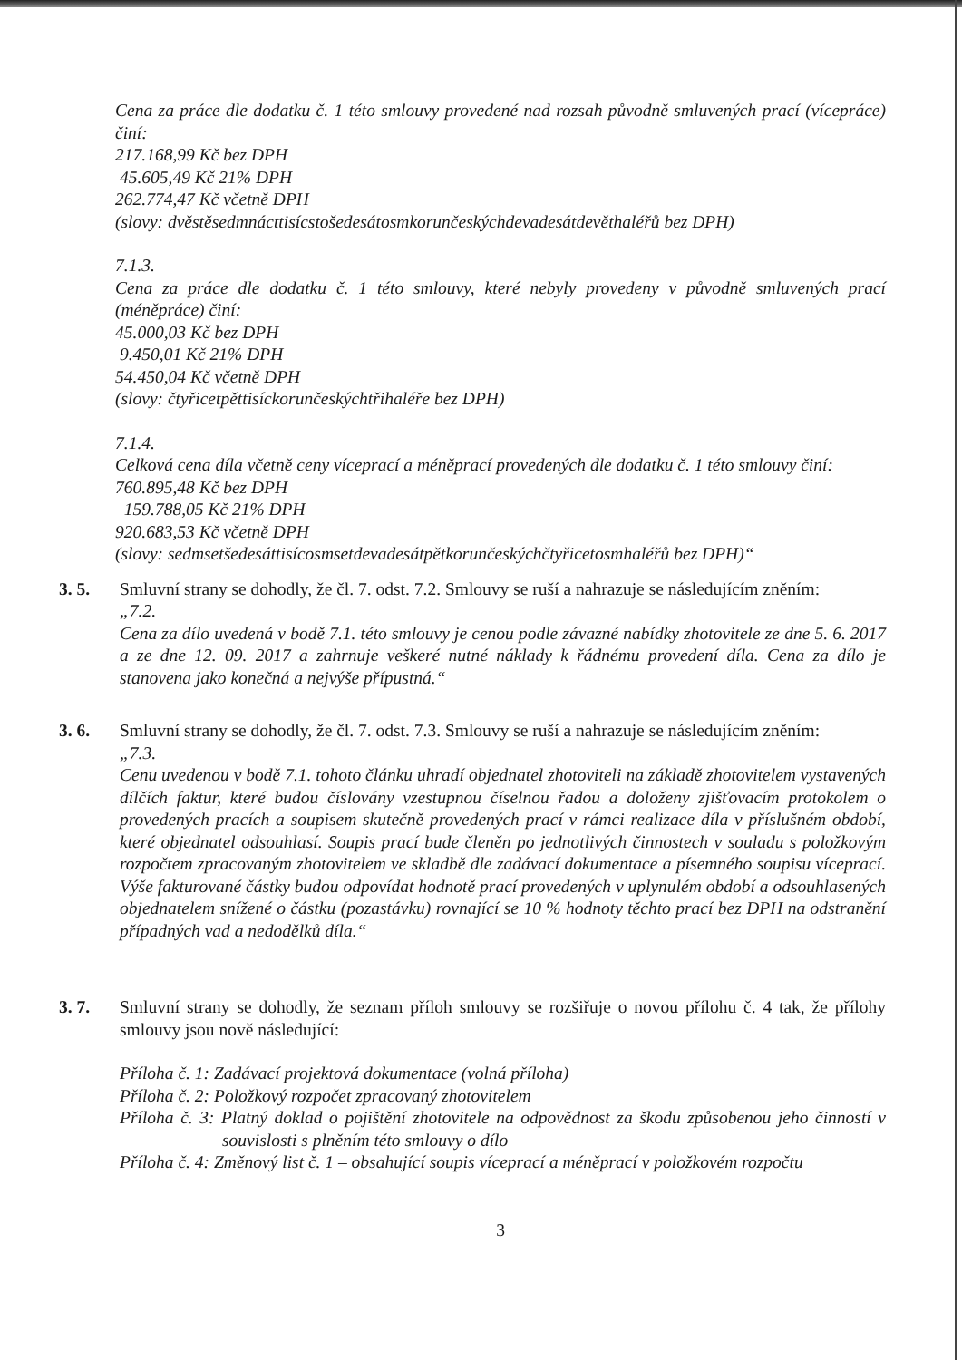Cena za práce dle dodatku č. 1 této smlouvy provedené nad rozsah původně smluvených prací (vícepráce) činí:
217.168,99 Kč bez DPH
45.605,49 Kč 21% DPH
262.774,47 Kč včetně DPH
(slovy: dvěstěsedmnácttisícstošedesátosmkorunčeskýchdevadesátdevěthaléřů bez DPH)
7.1.3.
Cena za práce dle dodatku č. 1 této smlouvy, které nebyly provedeny v původně smluvených prací (méněpráce) činí:
45.000,03 Kč bez DPH
9.450,01 Kč 21% DPH
54.450,04 Kč včetně DPH
(slovy: čtyřicetpěttisíckorunčeskýchtřihaléře bez DPH)
7.1.4.
Celková cena díla včetně ceny víceprací a méněprací provedených dle dodatku č. 1 této smlouvy činí:
760.895,48 Kč bez DPH
159.788,05 Kč 21% DPH
920.683,53 Kč včetně DPH
(slovy: sedmsetšedesáttisícosmsetdevadesátpětkorunčeskýchčtyřicetosmhaléřů bez DPH)“
3. 5. Smluvní strany se dohodly, že čl. 7. odst. 7.2. Smlouvy se ruší a nahrazuje se následujícím zněním:
„7.2.
Cena za dílo uvedená v bodě 7.1. této smlouvy je cenou podle závazné nabídky zhotovitele ze dne 5. 6. 2017 a ze dne 12. 09. 2017 a zahrnuje veškeré nutné náklady k řádnému provedení díla. Cena za dílo je stanovena jako konečná a nejvýše přípustná.“
3. 6. Smluvní strany se dohodly, že čl. 7. odst. 7.3. Smlouvy se ruší a nahrazuje se následujícím zněním:
„7.3.
Cenu uvedenou v bodě 7.1. tohoto článku uhradí objednatel zhotoviteli na základě zhotovitelem vystavených dílčích faktur, které budou číslovány vzestupnou číselnou řadou a doloženy zjišťovacím protokolem o provedených pracích a soupisem skutečně provedených prací v rámci realizace díla v příslušném období, které objednatel odsouhlasí. Soupis prací bude členěn po jednotlivých činnostech v souladu s položkovým rozpočtem zpracovaným zhotovitelem ve skladbě dle zadávací dokumentace a písemného soupisu víceprací. Výše fakturované částky budou odpovídat hodnotě prací provedených v uplynulém období a odsouhlasených objednatelem snížené o částku (pozastávku) rovnající se 10 % hodnoty těchto prací bez DPH na odstranění případných vad a nedodělků díla.“
3. 7. Smluvní strany se dohodly, že seznam příloh smlouvy se rozšiřuje o novou přílohu č. 4 tak, že přílohy smlouvy jsou nově následující:
Příloha č. 1: Zadávací projektová dokumentace (volná příloha)
Příloha č. 2: Položkový rozpočet zpracovaný zhotovitelem
Příloha č. 3: Platný doklad o pojištění zhotovitele na odpovědnost za škodu způsobenou jeho činností v souvislosti s plněním této smlouvy o dílo
Příloha č. 4: Změnový list č. 1 – obsahující soupis víceprací a méněprací v položkovém rozpočtu
3